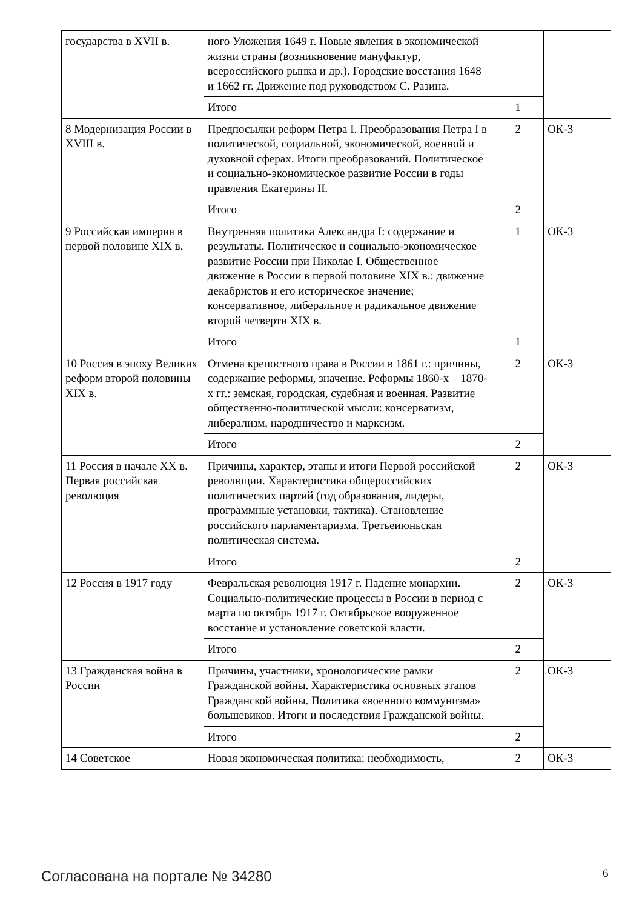| государства в XVII в. | ного Уложения 1649 г. Новые явления в экономической жизни страны (возникновение мануфактур, всероссийского рынка и др.). Городские восстания 1648 и 1662 гг. Движение под руководством С. Разина. | | |
| | Итого | 1 | |
| 8 Модернизация России в XVIII в. | Предпосылки реформ Петра I. Преобразования Петра I в политической, социальной, экономической, военной и духовной сферах. Итоги преобразований. Политическое и социально-экономическое развитие России в годы правления Екатерины II. | 2 | ОК-3 |
| | Итого | 2 | |
| 9 Российская империя в первой половине XIX в. | Внутренняя политика Александра I: содержание и результаты. Политическое и социально-экономическое развитие России при Николае I. Общественное движение в России в первой половине XIX в.: движение декабристов и его историческое значение; консервативное, либеральное и радикальное движение второй четверти XIX в. | 1 | ОК-3 |
| | Итого | 1 | |
| 10 Россия в эпоху Великих реформ второй половины XIX в. | Отмена крепостного права в России в 1861 г.: причины, содержание реформы, значение. Реформы 1860-х – 1870-х гг.: земская, городская, судебная и военная. Развитие общественно-политической мысли: консерватизм, либерализм, народничество и марксизм. | 2 | ОК-3 |
| | Итого | 2 | |
| 11 Россия в начале XX в. Первая российская революция | Причины, характер, этапы и итоги Первой российской революции. Характеристика общероссийских политических партий (год образования, лидеры, программные установки, тактика). Становление российского парламентаризма. Третьеиюньская политическая система. | 2 | ОК-3 |
| | Итого | 2 | |
| 12 Россия в 1917 году | Февральская революция 1917 г. Падение монархии. Социально-политические процессы в России в период с марта по октябрь 1917 г. Октябрьское вооруженное восстание и установление советской власти. | 2 | ОК-3 |
| | Итого | 2 | |
| 13 Гражданская война в России | Причины, участники, хронологические рамки Гражданской войны. Характеристика основных этапов Гражданской войны. Политика «военного коммунизма» большевиков. Итоги и последствия Гражданской войны. | 2 | ОК-3 |
| | Итого | 2 | |
| 14 Советское | Новая экономическая политика: необходимость, | 2 | ОК-3 |
Согласована на портале № 34280 6